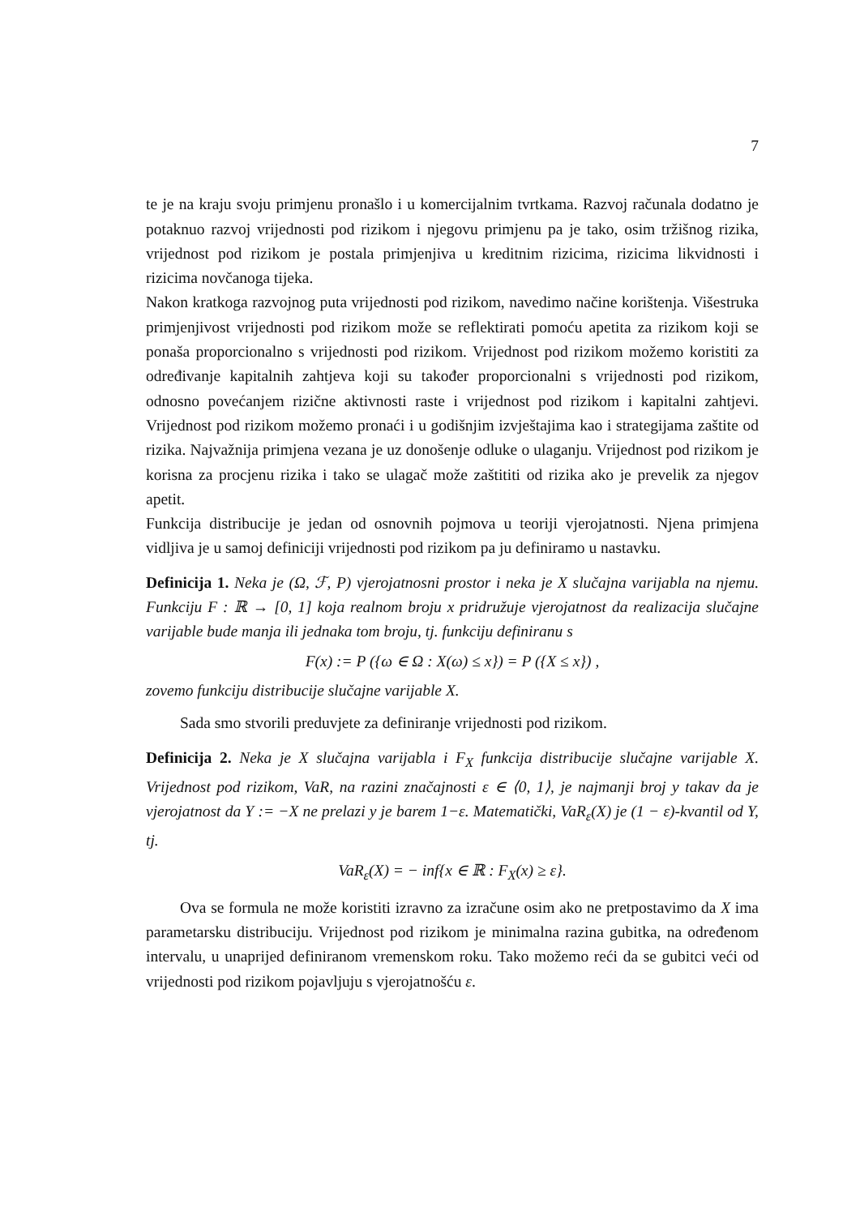7
te je na kraju svoju primjenu pronašlo i u komercijalnim tvrtkama. Razvoj računala dodatno je potaknuo razvoj vrijednosti pod rizikom i njegovu primjenu pa je tako, osim tržišnog rizika, vrijednost pod rizikom je postala primjenjiva u kreditnim rizicima, rizicima likvidnosti i rizicima novčanoga tijeka.
Nakon kratkoga razvojnog puta vrijednosti pod rizikom, navedimo načine korištenja. Višestruka primjenjivost vrijednosti pod rizikom može se reflektirati pomoću apetita za rizikom koji se ponaša proporcionalno s vrijednosti pod rizikom. Vrijednost pod rizikom možemo koristiti za određivanje kapitalnih zahtjeva koji su također proporcionalni s vrijednosti pod rizikom, odnosno povećanjem rizične aktivnosti raste i vrijednost pod rizikom i kapitalni zahtjevi. Vrijednost pod rizikom možemo pronaći i u godišnjim izvještajima kao i strategijama zaštite od rizika. Najvažnija primjena vezana je uz donošenje odluke o ulaganju. Vrijednost pod rizikom je korisna za procjenu rizika i tako se ulagač može zaštititi od rizika ako je prevelik za njegov apetit.
Funkcija distribucije je jedan od osnovnih pojmova u teoriji vjerojatnosti. Njena primjena vidljiva je u samoj definiciji vrijednosti pod rizikom pa ju definiramo u nastavku.
Definicija 1. Neka je (Ω, ℱ, P) vjerojatnosni prostor i neka je X slučajna varijabla na njemu. Funkciju F : ℝ → [0, 1] koja realnom broju x pridružuje vjerojatnost da realizacija slučajne varijable bude manja ili jednaka tom broju, tj. funkciju definiranu s
F(x) := P ({ω ∈ Ω : X(ω) ≤ x}) = P ({X ≤ x}) ,
zovemo funkciju distribucije slučajne varijable X.
Sada smo stvorili preduvjete za definiranje vrijednosti pod rizikom.
Definicija 2. Neka je X slučajna varijabla i F<sub>X</sub> funkcija distribucije slučajne varijable X. Vrijednost pod rizikom, VaR, na razini značajnosti ε ∈ ⟨0, 1⟩, je najmanji broj y takav da je vjerojatnost da Y := −X ne prelazi y je barem 1−ε. Matematički, VaR<sub>ε</sub>(X) je (1 − ε)-kvantil od Y, tj.
VaR<sub>ε</sub>(X) = − inf{x ∈ ℝ : F<sub>X</sub>(x) ≥ ε}.
Ova se formula ne može koristiti izravno za izračune osim ako ne pretpostavimo da X ima parametarsku distribuciju. Vrijednost pod rizikom je minimalna razina gubitka, na određenom intervalu, u unaprijed definiranom vremenskom roku. Tako možemo reći da se gubitci veći od vrijednosti pod rizikom pojavljuju s vjerojatnošću ε.